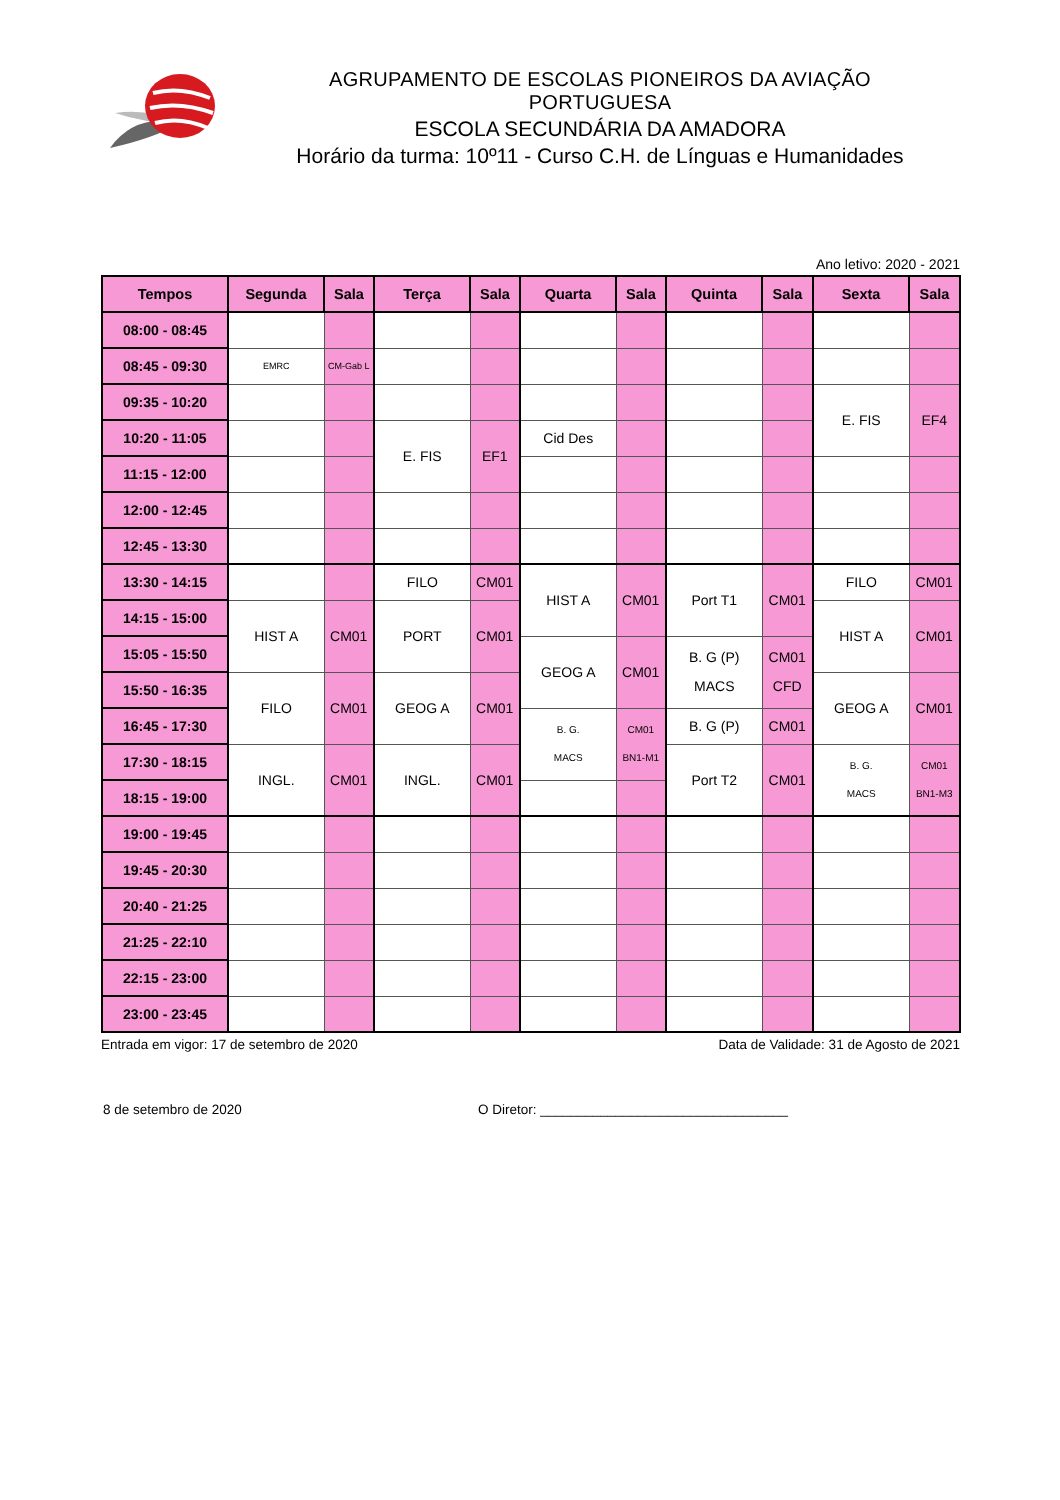AGRUPAMENTO DE ESCOLAS PIONEIROS DA AVIAÇÃO PORTUGUESA
ESCOLA SECUNDÁRIA DA AMADORA
Horário da turma: 10º11 - Curso C.H. de Línguas e Humanidades
Ano letivo: 2020 - 2021
| Tempos | Segunda | Sala | Terça | Sala | Quarta | Sala | Quinta | Sala | Sexta | Sala |
| --- | --- | --- | --- | --- | --- | --- | --- | --- | --- | --- |
| 08:00 - 08:45 | | | | | | | | | | |
| 08:45 - 09:30 | EMRC | CM-Gab L | | | | | | | | |
| 09:35 - 10:20 | | | | | | | | | E. FIS | EF4 |
| 10:20 - 11:05 | | | E. FIS | EF1 | Cid Des | | | | | |
| 11:15 - 12:00 | | | | | | | | | | |
| 12:00 - 12:45 | | | | | | | | | | |
| 12:45 - 13:30 | | | | | | | | | | |
| 13:30 - 14:15 | | | FILO | CM01 | HIST A | CM01 | Port T1 | CM01 | FILO | CM01 |
| 14:15 - 15:00 | HIST A | CM01 | PORT | CM01 | | | | | HIST A | CM01 |
| 15:05 - 15:50 | | | | | GEOG A | CM01 | B. G (P) MACS | CM01 CFD | | |
| 15:50 - 16:35 | FILO | CM01 | GEOG A | CM01 | | | | | GEOG A | CM01 |
| 16:45 - 17:30 | | | | | B. G. MACS | CM01 BN1-M1 | B. G (P) | CM01 | | |
| 17:30 - 18:15 | INGL. | CM01 | INGL. | CM01 | | | Port T2 | CM01 | B. G. MACS | CM01 BN1-M3 |
| 18:15 - 19:00 | | | | | | | | | | |
| 19:00 - 19:45 | | | | | | | | | | |
| 19:45 - 20:30 | | | | | | | | | | |
| 20:40 - 21:25 | | | | | | | | | | |
| 21:25 - 22:10 | | | | | | | | | | |
| 22:15 - 23:00 | | | | | | | | | | |
| 23:00 - 23:45 | | | | | | | | | | |
Entrada em vigor: 17 de setembro de 2020 Data de Validade: 31 de Agosto de 2021
8 de setembro de 2020 O Diretor: _________________________________